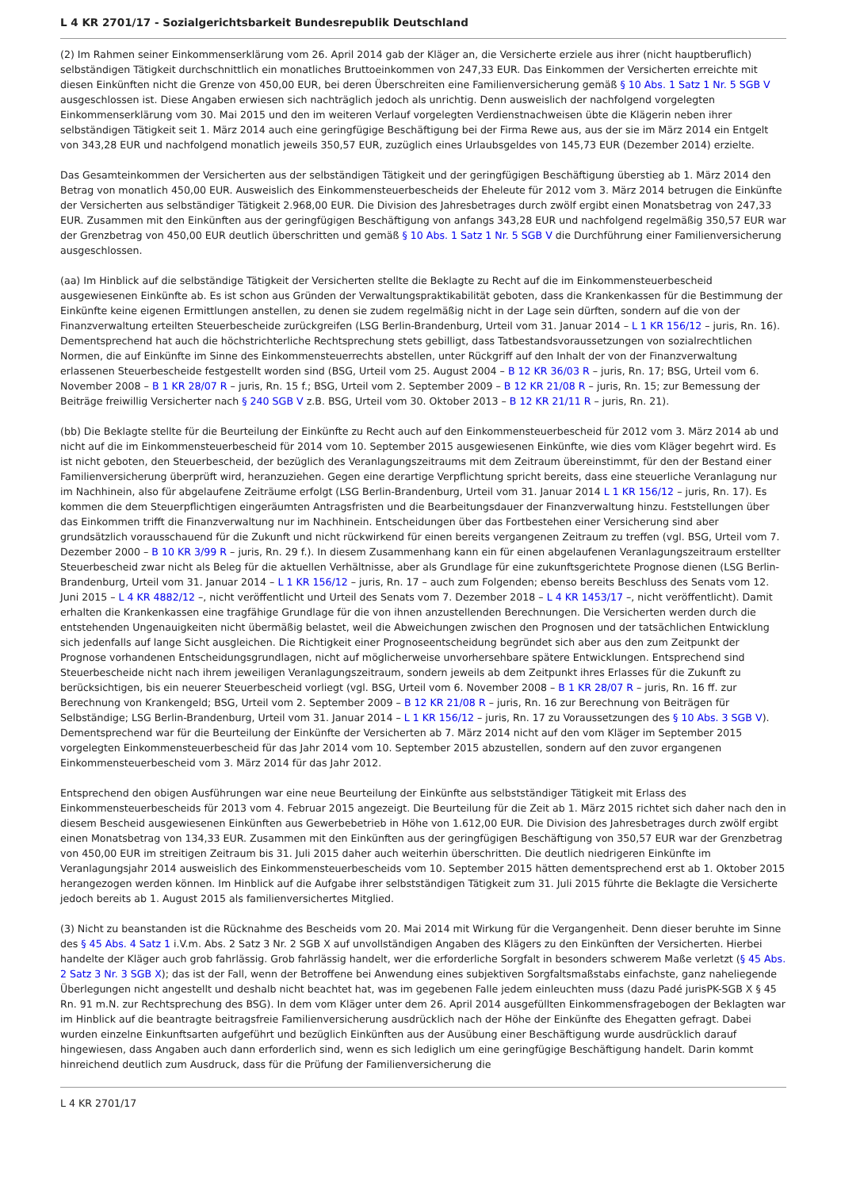L 4 KR 2701/17 - Sozialgerichtsbarkeit Bundesrepublik Deutschland
(2) Im Rahmen seiner Einkommenserklärung vom 26. April 2014 gab der Kläger an, die Versicherte erziele aus ihrer (nicht hauptberuflich) selbständigen Tätigkeit durchschnittlich ein monatliches Bruttoeinkommen von 247,33 EUR. Das Einkommen der Versicherten erreichte mit diesen Einkünften nicht die Grenze von 450,00 EUR, bei deren Überschreiten eine Familienversicherung gemäß § 10 Abs. 1 Satz 1 Nr. 5 SGB V ausgeschlossen ist. Diese Angaben erwiesen sich nachträglich jedoch als unrichtig. Denn ausweislich der nachfolgend vorgelegten Einkommenserklärung vom 30. Mai 2015 und den im weiteren Verlauf vorgelegten Verdienstnachweisen übte die Klägerin neben ihrer selbständigen Tätigkeit seit 1. März 2014 auch eine geringfügige Beschäftigung bei der Firma Rewe aus, aus der sie im März 2014 ein Entgelt von 343,28 EUR und nachfolgend monatlich jeweils 350,57 EUR, zuzüglich eines Urlaubsgeldes von 145,73 EUR (Dezember 2014) erzielte.
Das Gesamteinkommen der Versicherten aus der selbständigen Tätigkeit und der geringfügigen Beschäftigung überstieg ab 1. März 2014 den Betrag von monatlich 450,00 EUR. Ausweislich des Einkommensteuerbescheids der Eheleute für 2012 vom 3. März 2014 betrugen die Einkünfte der Versicherten aus selbständiger Tätigkeit 2.968,00 EUR. Die Division des Jahresbetrages durch zwölf ergibt einen Monatsbetrag von 247,33 EUR. Zusammen mit den Einkünften aus der geringfügigen Beschäftigung von anfangs 343,28 EUR und nachfolgend regelmäßig 350,57 EUR war der Grenzbetrag von 450,00 EUR deutlich überschritten und gemäß § 10 Abs. 1 Satz 1 Nr. 5 SGB V die Durchführung einer Familienversicherung ausgeschlossen.
(aa) Im Hinblick auf die selbständige Tätigkeit der Versicherten stellte die Beklagte zu Recht auf die im Einkommensteuerbescheid ausgewiesenen Einkünfte ab. Es ist schon aus Gründen der Verwaltungspraktikabilität geboten, dass die Krankenkassen für die Bestimmung der Einkünfte keine eigenen Ermittlungen anstellen, zu denen sie zudem regelmäßig nicht in der Lage sein dürften, sondern auf die von der Finanzverwaltung erteilten Steuerbescheide zurückgreifen (LSG Berlin-Brandenburg, Urteil vom 31. Januar 2014 – L 1 KR 156/12 – juris, Rn. 16). Dementsprechend hat auch die höchstrichterliche Rechtsprechung stets gebilligt, dass Tatbestandsvoraussetzungen von sozialrechtlichen Normen, die auf Einkünfte im Sinne des Einkommensteuerrechts abstellen, unter Rückgriff auf den Inhalt der von der Finanzverwaltung erlassenen Steuerbescheide festgestellt worden sind (BSG, Urteil vom 25. August 2004 – B 12 KR 36/03 R – juris, Rn. 17; BSG, Urteil vom 6. November 2008 – B 1 KR 28/07 R – juris, Rn. 15 f.; BSG, Urteil vom 2. September 2009 – B 12 KR 21/08 R – juris, Rn. 15; zur Bemessung der Beiträge freiwillig Versicherter nach § 240 SGB V z.B. BSG, Urteil vom 30. Oktober 2013 – B 12 KR 21/11 R – juris, Rn. 21).
(bb) Die Beklagte stellte für die Beurteilung der Einkünfte zu Recht auch auf den Einkommensteuerbescheid für 2012 vom 3. März 2014 ab und nicht auf die im Einkommensteuerbescheid für 2014 vom 10. September 2015 ausgewiesenen Einkünfte, wie dies vom Kläger begehrt wird. Es ist nicht geboten, den Steuerbescheid, der bezüglich des Veranlagungszeitraums mit dem Zeitraum übereinstimmt, für den der Bestand einer Familienversicherung überprüft wird, heranzuziehen. Gegen eine derartige Verpflichtung spricht bereits, dass eine steuerliche Veranlagung nur im Nachhinein, also für abgelaufene Zeiträume erfolgt (LSG Berlin-Brandenburg, Urteil vom 31. Januar 2014 L 1 KR 156/12 – juris, Rn. 17). Es kommen die dem Steuerpflichtigen eingeräumten Antragsfristen und die Bearbeitungsdauer der Finanzverwaltung hinzu. Feststellungen über das Einkommen trifft die Finanzverwaltung nur im Nachhinein. Entscheidungen über das Fortbestehen einer Versicherung sind aber grundsätzlich vorausschauend für die Zukunft und nicht rückwirkend für einen bereits vergangenen Zeitraum zu treffen (vgl. BSG, Urteil vom 7. Dezember 2000 – B 10 KR 3/99 R – juris, Rn. 29 f.). In diesem Zusammenhang kann ein für einen abgelaufenen Veranlagungszeitraum erstellter Steuerbescheid zwar nicht als Beleg für die aktuellen Verhältnisse, aber als Grundlage für eine zukunftsgerichtete Prognose dienen (LSG Berlin-Brandenburg, Urteil vom 31. Januar 2014 – L 1 KR 156/12 – juris, Rn. 17 – auch zum Folgenden; ebenso bereits Beschluss des Senats vom 12. Juni 2015 – L 4 KR 4882/12 –, nicht veröffentlicht und Urteil des Senats vom 7. Dezember 2018 – L 4 KR 1453/17 –, nicht veröffentlicht). Damit erhalten die Krankenkassen eine tragfähige Grundlage für die von ihnen anzustellenden Berechnungen. Die Versicherten werden durch die entstehenden Ungenauigkeiten nicht übermäßig belastet, weil die Abweichungen zwischen den Prognosen und der tatsächlichen Entwicklung sich jedenfalls auf lange Sicht ausgleichen. Die Richtigkeit einer Prognoseentscheidung begründet sich aber aus den zum Zeitpunkt der Prognose vorhandenen Entscheidungsgrundlagen, nicht auf möglicherweise unvorhersehbare spätere Entwicklungen. Entsprechend sind Steuerbescheide nicht nach ihrem jeweiligen Veranlagungszeitraum, sondern jeweils ab dem Zeitpunkt ihres Erlasses für die Zukunft zu berücksichtigen, bis ein neuerer Steuerbescheid vorliegt (vgl. BSG, Urteil vom 6. November 2008 – B 1 KR 28/07 R – juris, Rn. 16 ff. zur Berechnung von Krankengeld; BSG, Urteil vom 2. September 2009 – B 12 KR 21/08 R – juris, Rn. 16 zur Berechnung von Beiträgen für Selbständige; LSG Berlin-Brandenburg, Urteil vom 31. Januar 2014 – L 1 KR 156/12 – juris, Rn. 17 zu Voraussetzungen des § 10 Abs. 3 SGB V). Dementsprechend war für die Beurteilung der Einkünfte der Versicherten ab 7. März 2014 nicht auf den vom Kläger im September 2015 vorgelegten Einkommensteuerbescheid für das Jahr 2014 vom 10. September 2015 abzustellen, sondern auf den zuvor ergangenen Einkommensteuerbescheid vom 3. März 2014 für das Jahr 2012.
Entsprechend den obigen Ausführungen war eine neue Beurteilung der Einkünfte aus selbstständiger Tätigkeit mit Erlass des Einkommensteuerbescheids für 2013 vom 4. Februar 2015 angezeigt. Die Beurteilung für die Zeit ab 1. März 2015 richtet sich daher nach den in diesem Bescheid ausgewiesenen Einkünften aus Gewerbebetrieb in Höhe von 1.612,00 EUR. Die Division des Jahresbetrages durch zwölf ergibt einen Monatsbetrag von 134,33 EUR. Zusammen mit den Einkünften aus der geringfügigen Beschäftigung von 350,57 EUR war der Grenzbetrag von 450,00 EUR im streitigen Zeitraum bis 31. Juli 2015 daher auch weiterhin überschritten. Die deutlich niedrigeren Einkünfte im Veranlagungsjahr 2014 ausweislich des Einkommensteuerbescheids vom 10. September 2015 hätten dementsprechend erst ab 1. Oktober 2015 herangezogen werden können. Im Hinblick auf die Aufgabe ihrer selbstständigen Tätigkeit zum 31. Juli 2015 führte die Beklagte die Versicherte jedoch bereits ab 1. August 2015 als familienversichertes Mitglied.
(3) Nicht zu beanstanden ist die Rücknahme des Bescheids vom 20. Mai 2014 mit Wirkung für die Vergangenheit. Denn dieser beruhte im Sinne des § 45 Abs. 4 Satz 1 i.V.m. Abs. 2 Satz 3 Nr. 2 SGB X auf unvollständigen Angaben des Klägers zu den Einkünften der Versicherten. Hierbei handelte der Kläger auch grob fahrlässig. Grob fahrlässig handelt, wer die erforderliche Sorgfalt in besonders schwerem Maße verletzt (§ 45 Abs. 2 Satz 3 Nr. 3 SGB X); das ist der Fall, wenn der Betroffene bei Anwendung eines subjektiven Sorgfaltsmaßstabs einfachste, ganz naheliegende Überlegungen nicht angestellt und deshalb nicht beachtet hat, was im gegebenen Falle jedem einleuchten muss (dazu Padé jurisPK-SGB X § 45 Rn. 91 m.N. zur Rechtsprechung des BSG). In dem vom Kläger unter dem 26. April 2014 ausgefüllten Einkommensfragebogen der Beklagten war im Hinblick auf die beantragte beitragsfreie Familienversicherung ausdrücklich nach der Höhe der Einkünfte des Ehegatten gefragt. Dabei wurden einzelne Einkunftsarten aufgeführt und bezüglich Einkünften aus der Ausübung einer Beschäftigung wurde ausdrücklich darauf hingewiesen, dass Angaben auch dann erforderlich sind, wenn es sich lediglich um eine geringfügige Beschäftigung handelt. Darin kommt hinreichend deutlich zum Ausdruck, dass für die Prüfung der Familienversicherung die
L 4 KR 2701/17